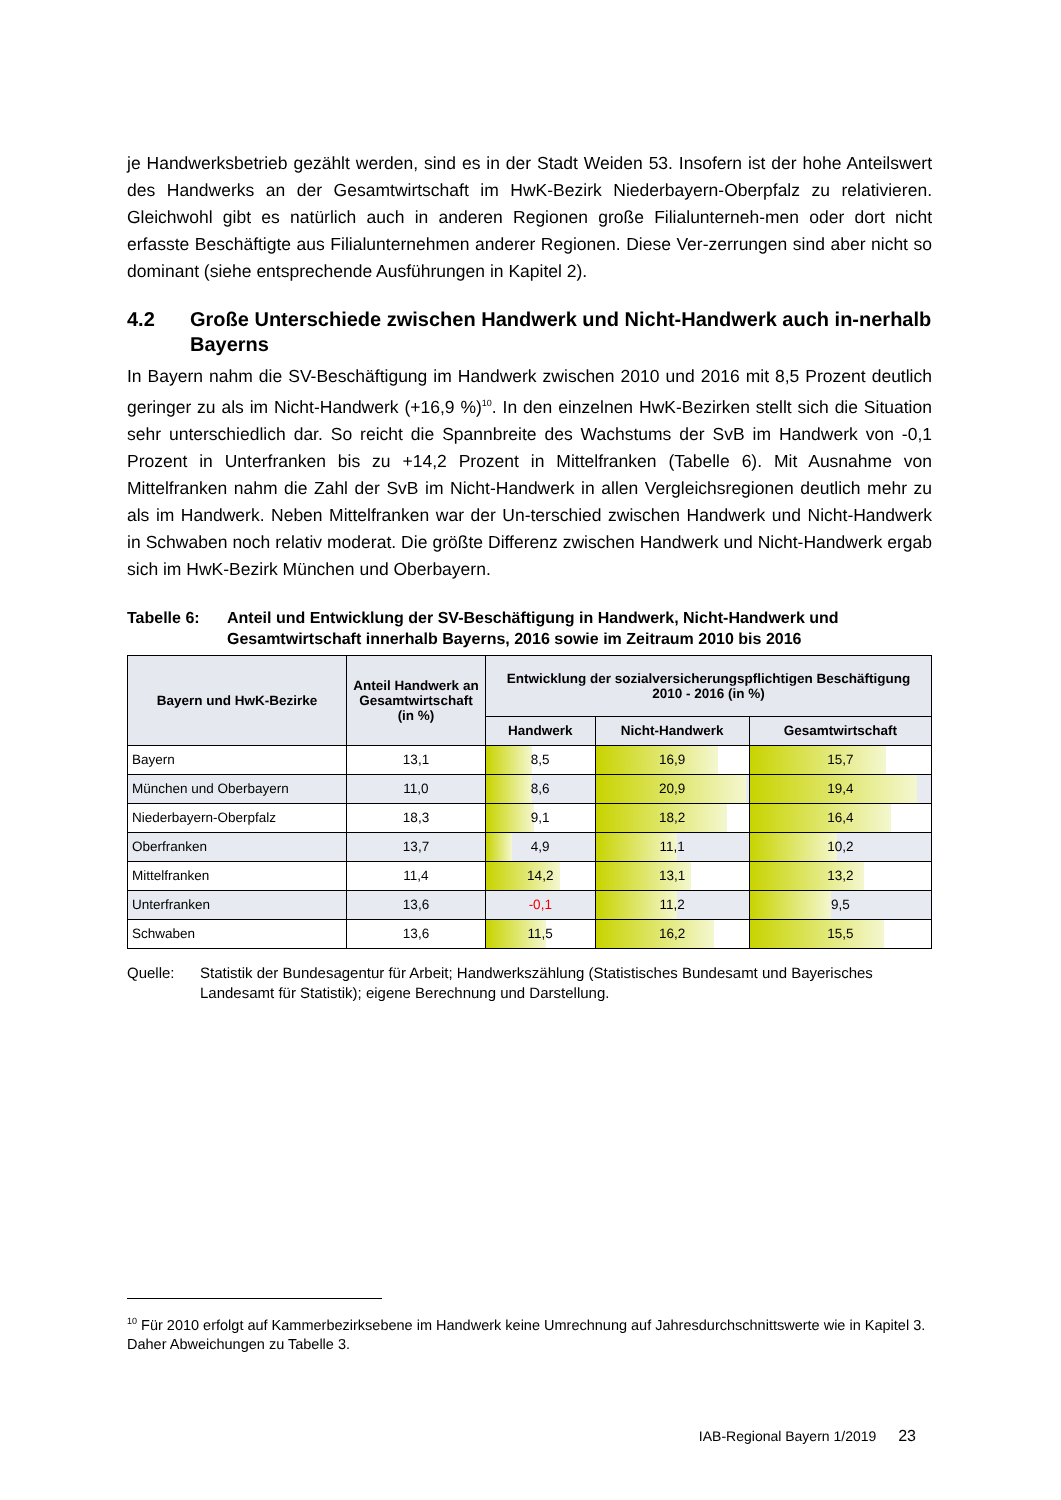je Handwerksbetrieb gezählt werden, sind es in der Stadt Weiden 53. Insofern ist der hohe Anteilswert des Handwerks an der Gesamtwirtschaft im HwK-Bezirk Niederbayern-Oberpfalz zu relativieren. Gleichwohl gibt es natürlich auch in anderen Regionen große Filialunterneh-men oder dort nicht erfasste Beschäftigte aus Filialunternehmen anderer Regionen. Diese Ver-zerrungen sind aber nicht so dominant (siehe entsprechende Ausführungen in Kapitel 2).
4.2 Große Unterschiede zwischen Handwerk und Nicht-Handwerk auch in-nerhalb Bayerns
In Bayern nahm die SV-Beschäftigung im Handwerk zwischen 2010 und 2016 mit 8,5 Prozent deutlich geringer zu als im Nicht-Handwerk (+16,9 %)<sup>10</sup>. In den einzelnen HwK-Bezirken stellt sich die Situation sehr unterschiedlich dar. So reicht die Spannbreite des Wachstums der SvB im Handwerk von -0,1 Prozent in Unterfranken bis zu +14,2 Prozent in Mittelfranken (Tabelle 6). Mit Ausnahme von Mittelfranken nahm die Zahl der SvB im Nicht-Handwerk in allen Vergleichsregionen deutlich mehr zu als im Handwerk. Neben Mittelfranken war der Un-terschied zwischen Handwerk und Nicht-Handwerk in Schwaben noch relativ moderat. Die größte Differenz zwischen Handwerk und Nicht-Handwerk ergab sich im HwK-Bezirk München und Oberbayern.
Tabelle 6: Anteil und Entwicklung der SV-Beschäftigung in Handwerk, Nicht-Handwerk und Gesamtwirtschaft innerhalb Bayerns, 2016 sowie im Zeitraum 2010 bis 2016
| Bayern und HwK-Bezirke | Anteil Handwerk an Gesamtwirtschaft (in %) | Entwicklung der sozialversicherungspflichtigen Beschäftigung 2010 - 2016 (in %) | | |
| --- | --- | --- | --- | --- |
| | | Handwerk | Nicht-Handwerk | Gesamtwirtschaft |
| Bayern | 13,1 | 8,5 | 16,9 | 15,7 |
| München und Oberbayern | 11,0 | 8,6 | 20,9 | 19,4 |
| Niederbayern-Oberpfalz | 18,3 | 9,1 | 18,2 | 16,4 |
| Oberfranken | 13,7 | 4,9 | 11,1 | 10,2 |
| Mittelfranken | 11,4 | 14,2 | 13,1 | 13,2 |
| Unterfranken | 13,6 | -0,1 | 11,2 | 9,5 |
| Schwaben | 13,6 | 11,5 | 16,2 | 15,5 |
Quelle: Statistik der Bundesagentur für Arbeit; Handwerkszählung (Statistisches Bundesamt und Bayerisches Landesamt für Statistik); eigene Berechnung und Darstellung.
<sup>10</sup> Für 2010 erfolgt auf Kammerbezirksebene im Handwerk keine Umrechnung auf Jahresdurchschnittswerte wie in Kapitel 3. Daher Abweichungen zu Tabelle 3.
IAB-Regional Bayern 1/2019 23